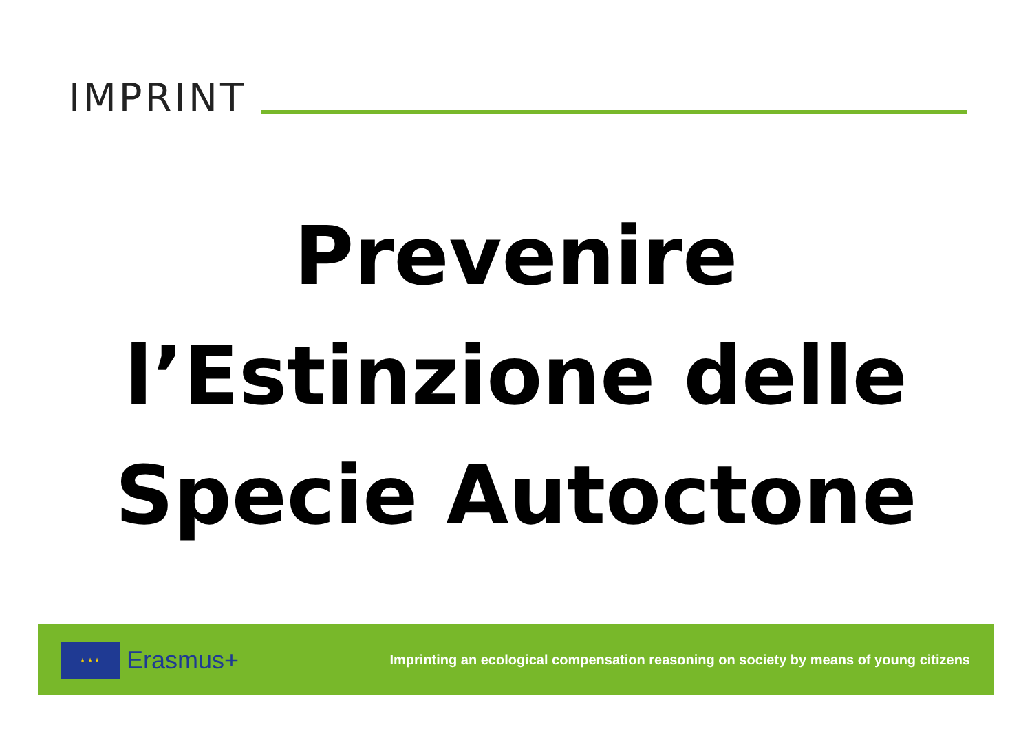IMPRINT
Prevenire
l’Estinzione delle
Specie Autoctone
★ ★ ★
Erasmus+
Imprinting an ecological compensation reasoning on society by means of young citizens